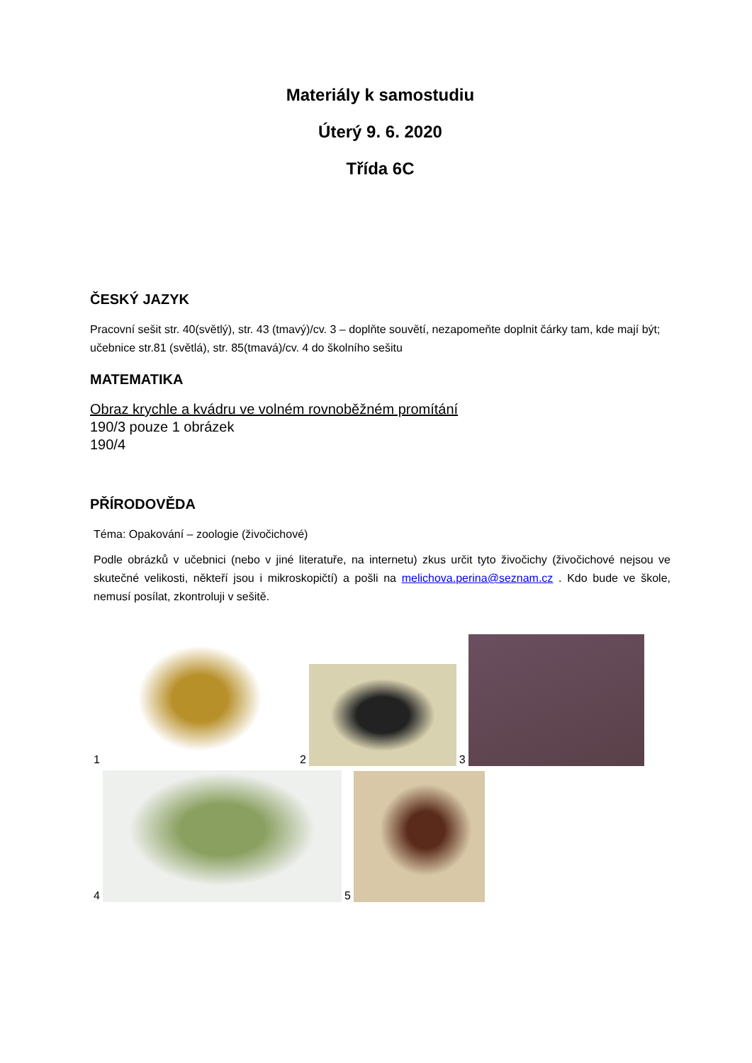Materiály k samostudiu
Úterý 9. 6. 2020
Třída 6C
ČESKÝ JAZYK
Pracovní sešit str. 40(světlý), str. 43 (tmavý)/cv. 3 – doplňte souvětí, nezapomeňte doplnit čárky tam, kde mají být; učebnice str.81 (světlá), str. 85(tmavá)/cv. 4 do školního sešitu
MATEMATIKA
Obraz krychle a kvádru ve volném rovnoběžném promítání
190/3 pouze 1 obrázek
190/4
PŘÍRODOVĚDA
Téma: Opakování – zoologie (živočichové)
Podle obrázků v učebnici (nebo v jiné literatuře, na internetu) zkus určit tyto živočichy (živočichové nejsou ve skutečné velikosti, někteří jsou i mikroskopičtí) a pošli na melichova.perina@seznam.cz . Kdo bude ve škole, nemusí posílat, zkontroluji v sešitě.
1
2
3
4
5